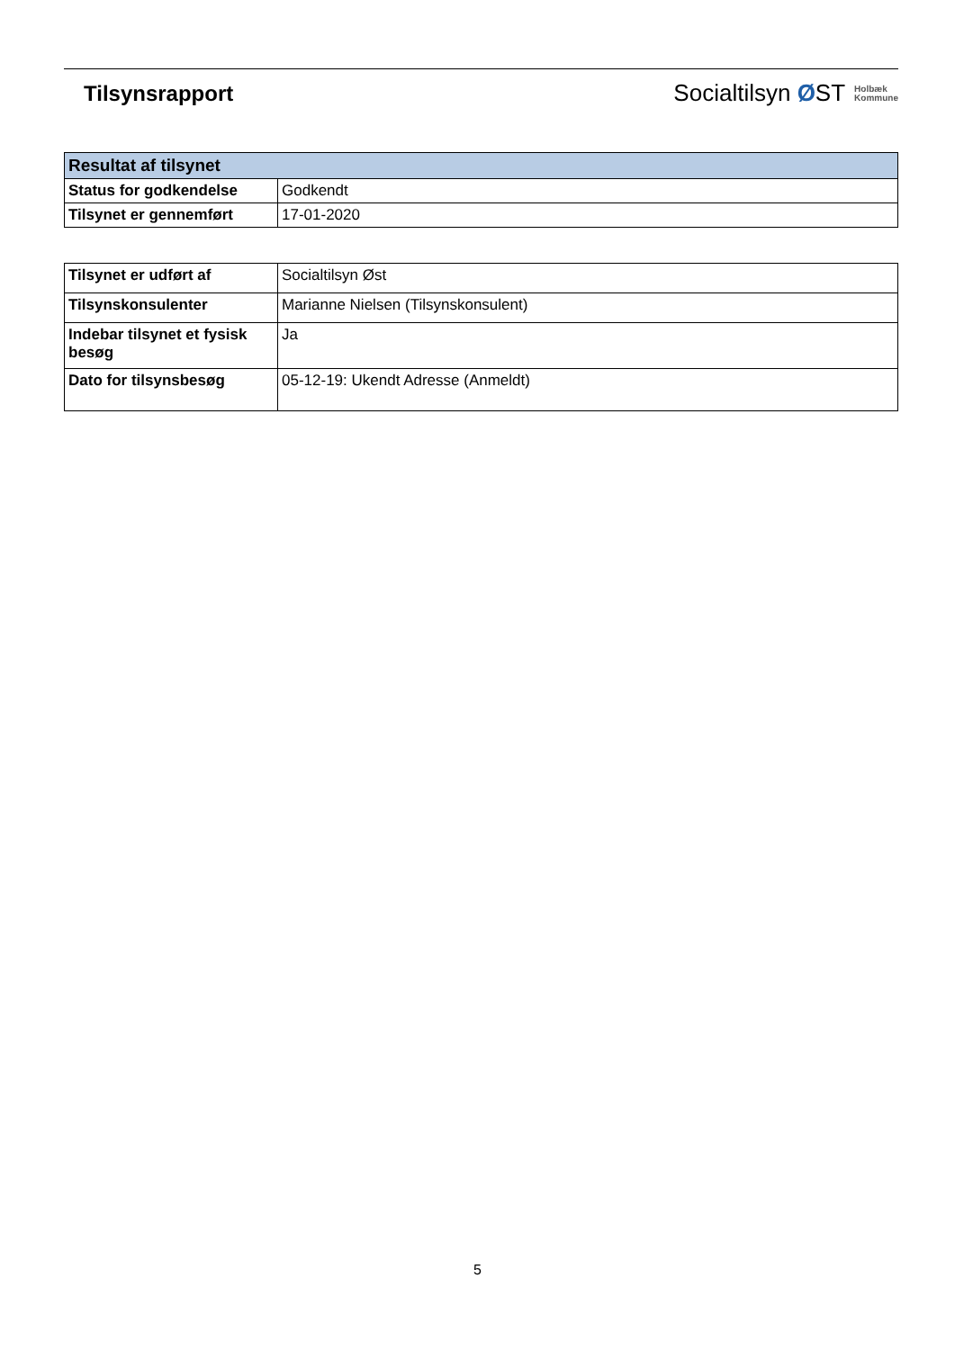Tilsynsrapport
Socialtilsyn ØST Holbæk
Kommune
| Resultat af tilsynet | |
| Status for godkendelse | Godkendt |
| Tilsynet er gennemført | 17-01-2020 |
| Tilsynet er udført af | Socialtilsyn Øst |
| Tilsynskonsulenter | Marianne Nielsen (Tilsynskonsulent) |
| Indebar tilsynet et fysisk besøg | Ja |
| Dato for tilsynsbesøg | 05-12-19: Ukendt Adresse (Anmeldt) |
5